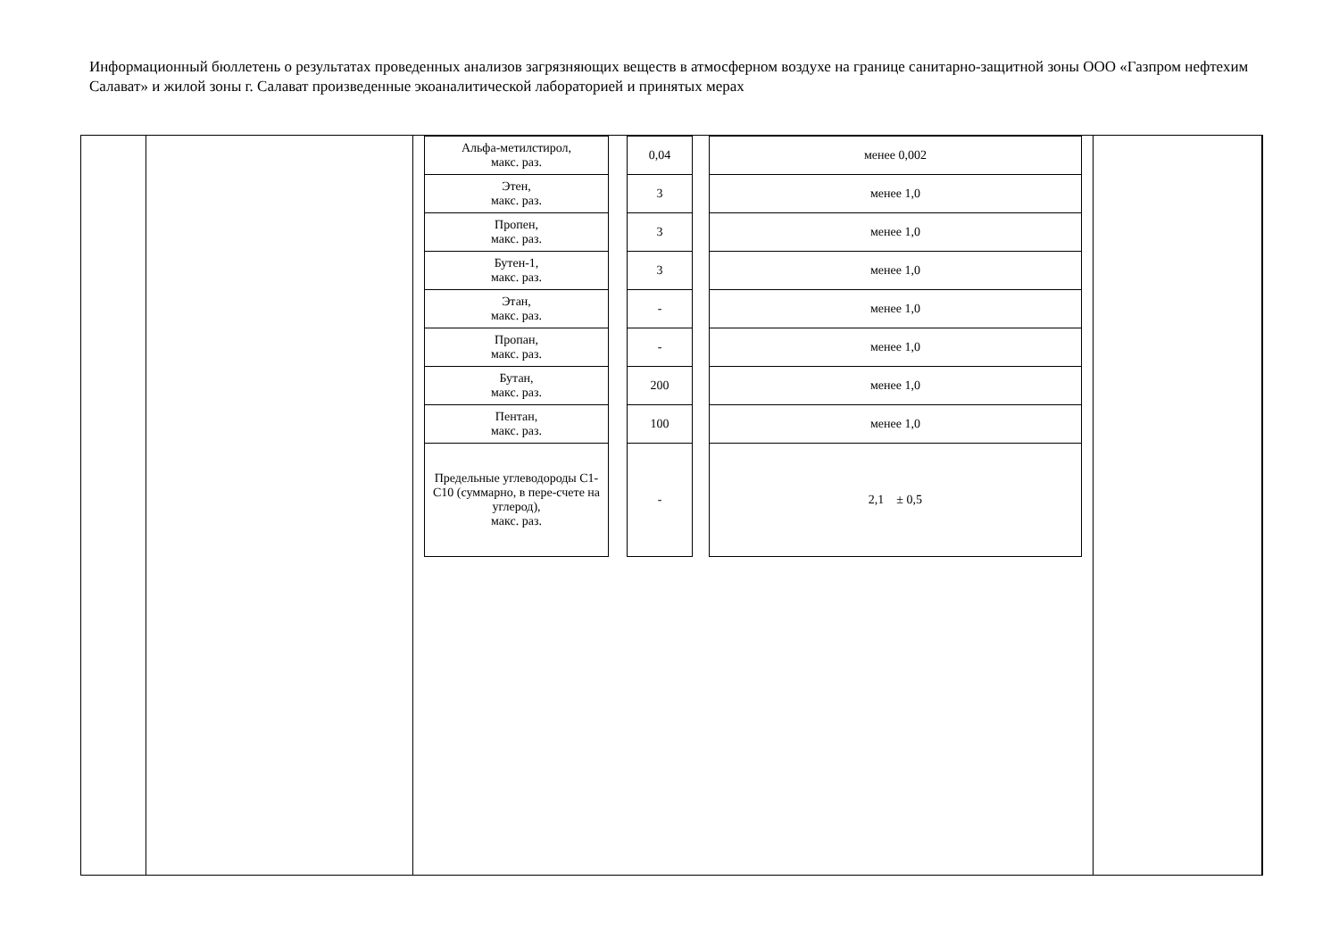Информационный бюллетень о результатах проведенных анализов загрязняющих веществ в атмосферном воздухе на границе санитарно-защитной зоны ООО «Газпром нефтехим Салават» и жилой зоны г. Салават произведенные экоаналитической лабораторией и принятых мерах
| | | / Альфа-метилстирол, макс. раз. / / 0,04 / / менее 0,002 / / Этен, макс. раз. / / 3 / / менее 1,0 / / Пропен, макс. раз. / / 3 / / менее 1,0 / / Бутен-1, макс. раз. / / 3 / / менее 1,0 / / Этан, макс. раз. / / - / / менее 1,0 / / Пропан, макс. раз. / / - / / менее 1,0 / / Бутан, макс. раз. / / 200 / / менее 1,0 / / Пентан, макс. раз. / / 100 / / менее 1,0 / / Предельные углеводороды С1-С10 (суммарно, в пере-счете на углерод), макс. раз. / / - / / 2,1 ± 0,5 / | | |